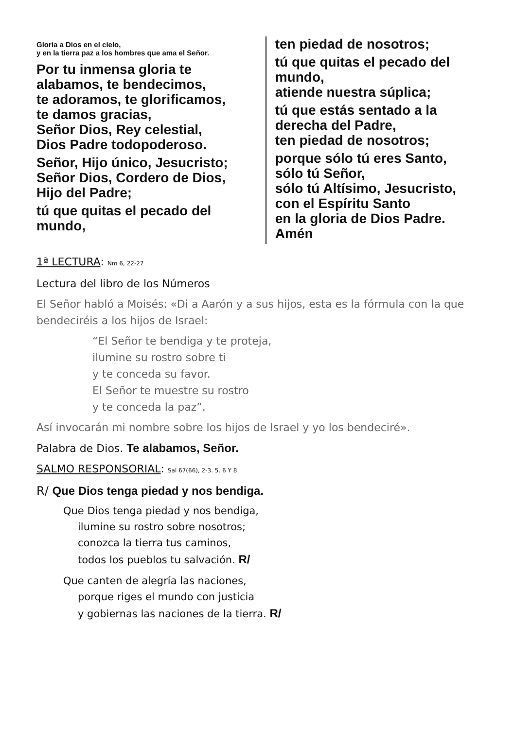Gloria a Dios en el cielo,
y en la tierra paz a los hombres que ama el Señor.
Por tu inmensa gloria te alabamos, te bendecimos,
te adoramos, te glorificamos,
te damos gracias,
Señor Dios, Rey celestial,
Dios Padre todopoderoso.
Señor, Hijo único, Jesucristo;
Señor Dios, Cordero de Dios,
Hijo del Padre;
tú que quitas el pecado del mundo,
ten piedad de nosotros;
tú que quitas el pecado del mundo,
atiende nuestra súplica;
tú que estás sentado a la derecha del Padre,
ten piedad de nosotros;
porque sólo tú eres Santo,
sólo tú Señor,
sólo tú Altísimo, Jesucristo,
con el Espíritu Santo
en la gloria de Dios Padre.
Amén
1ª LECTURA: Nm 6, 22-27
Lectura del libro de los Números
El Señor habló a Moisés: «Di a Aarón y a sus hijos, esta es la fórmula con la que bendeciréis a los hijos de Israel:
“El Señor te bendiga y te proteja,
ilumine su rostro sobre ti
y te conceda su favor.
El Señor te muestre su rostro
y te conceda la paz”.
Así invocarán mi nombre sobre los hijos de Israel y yo los bendeciré».
Palabra de Dios. Te alabamos, Señor.
SALMO RESPONSORIAL: Sal 67(66), 2-3. 5. 6 Y 8
R/ Que Dios tenga piedad y nos bendiga.
Que Dios tenga piedad y nos bendiga,
ilumine su rostro sobre nosotros;
conozca la tierra tus caminos,
todos los pueblos tu salvación. R/
Que canten de alegría las naciones,
porque riges el mundo con justicia
y gobiernas las naciones de la tierra. R/